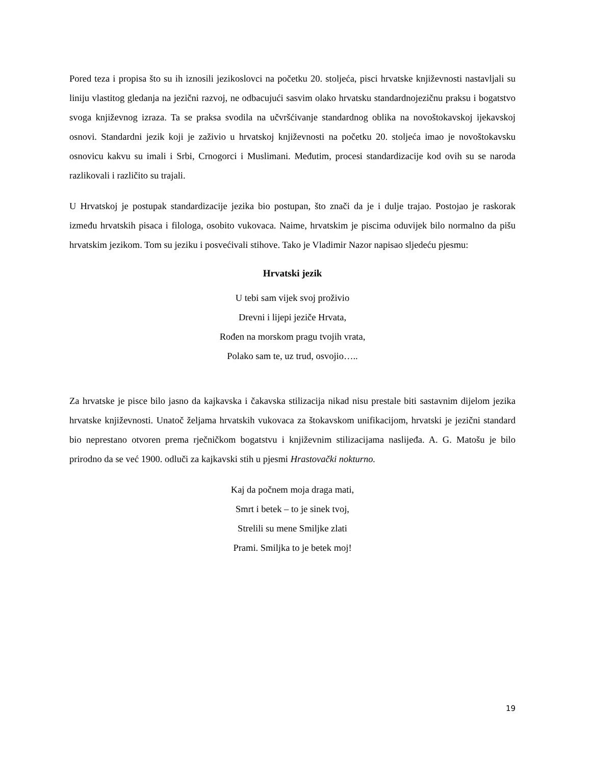Pored teza i propisa što su ih iznosili jezikoslovci na početku 20. stoljeća, pisci hrvatske književnosti nastavljali su liniju vlastitog gledanja na jezični razvoj, ne odbacujući sasvim olako hrvatsku standardnojezičnu praksu i bogatstvo svoga književnog izraza. Ta se praksa svodila na učvršćivanje standardnog oblika na novoštokavskoj ijekavskoj osnovi. Standardni jezik koji je zaživio u hrvatskoj književnosti na početku 20. stoljeća imao je novoštokavsku osnovicu kakvu su imali i Srbi, Crnogorci i Muslimani. Međutim, procesi standardizacije kod ovih su se naroda razlikovali i različito su trajali.
U Hrvatskoj je postupak standardizacije jezika bio postupan, što znači da je i dulje trajao. Postojao je raskorak između hrvatskih pisaca i filologa, osobito vukovaca. Naime, hrvatskim je piscima oduvijek bilo normalno da pišu hrvatskim jezikom. Tom su jeziku i posvećivali stihove. Tako je Vladimir Nazor napisao sljedeću pjesmu:
Hrvatski jezik
U tebi sam vijek svoj proživio
Drevni i lijepi jeziče Hrvata,
Rođen na morskom pragu tvojih vrata,
Polako sam te, uz trud, osvojio…..
Za hrvatske je pisce bilo jasno da kajkavska i čakavska stilizacija nikad nisu prestale biti sastavnim dijelom jezika hrvatske književnosti. Unatoč željama hrvatskih vukovaca za štokavskom unifikacijom, hrvatski je jezični standard bio neprestano otvoren prema rječničkom bogatstvu i književnim stilizacijama naslijeđa. A. G. Matošu je bilo prirodno da se već 1900. odluči za kajkavski stih u pjesmi Hrastovački nokturno.
Kaj da počnem moja draga mati,
Smrt i betek – to je sinek tvoj,
Strelili su mene Smiljke zlati
Prami. Smiljka to je betek moj!
19